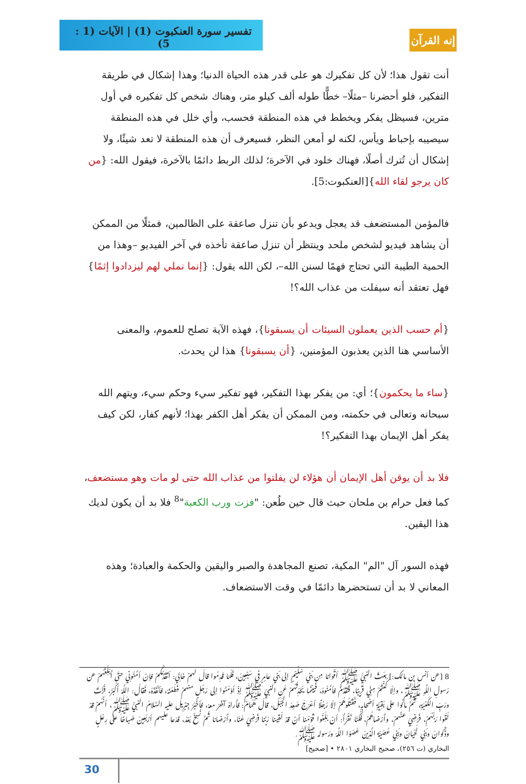تفسير سورة العنكبوت (1) | الآيات (1 : 5)
إنه القرآن
أنت تقول هذا؛ لأن كل تفكيرك هو على قدر هذه الحياة الدنيا؛ وهذا إشكال في طريقة التفكير، فلو أحضرنا –مثلًا– خطًّا طوله ألف كيلو متر، وهناك شخص كل تفكيره في أول مترين، فسيظل يفكر ويخطط في هذه المنطقة فحسب، وأي خلل في هذه المنطقة سيصيبه بإحباط ويأس، لكنه لو أمعن النظر، فسيعرف أن هذه المنطقة لا تعد شيئًا، ولا إشكال أن تُترك أصلًا، فهناك خلود في الآخرة؛ لذلك الربط دائمًا بالآخرة، فيقول الله: {من كان يرجو لقاء الله}[العنكبوت:5].
فالمؤمن المستضعف قد يعجل ويدعو بأن تنزل صاعقة على الظالمين، فمثلًا من الممكن أن يشاهد فيديو لشخص ملحد وينتظر أن تنزل صاعقة تأخذه في آخر الفيديو –وهذا من الحمية الطيبة التي تحتاج فهمًا لسنن الله–، لكن الله يقول: {إنما نملي لهم ليزدادوا إثمًا} فهل تعتقد أنه سيفلت من عذاب الله؟!
{أم حسب الذين يعملون السيئات أن يسبقونا}، فهذه الآية تصلح للعموم، والمعنى الأساسي هنا الذين يعذبون المؤمنين، {أن يسبقونا} هذا لن يحدث.
{ساء ما يحكمون}؛ أي: من يفكر بهذا التفكير، فهو تفكير سيء وحكم سيء، ويتهم الله سبحانه وتعالى في حكمته، ومن الممكن أن يفكر أهل الكفر بهذا؛ لأنهم كفار، لكن كيف يفكر أهل الإيمان بهذا التفكير؟!
فلا بد أن يوقن أهل الإيمان أن هؤلاء لن يفلتوا من عذاب الله حتى لو مات وهو مستضعف، كما فعل حرام بن ملحان حيث قال حين طُعن: "فزت ورب الكعبة"<sup>8</sup> فلا بد أن يكون لديك هذا اليقين.
فهذه السور آل "الم" المكية، تصنع المجاهدة والصبر واليقين والحكمة والعبادة؛ وهذه المعاني لا بد أن تستحضرها دائمًا في وقت الاستضعاف.
8 [عن أنس بن مالك:] بعَثَ النبيُّ ﷺ أقْوامًا مِن بَني سُلَيْمٍ إلى بَني عامِرٍ في سَبْعِينَ، فَلَمّا قَدِمُوا قالَ لهمْ خالِي: أتَقَدَّمُكُمْ فإنْ أمَّنُونِي حتّى أُبَلِّغَهُمْ عن رَسولِ اللَّهِ ﷺ، وإلّا كُنْتُمْ مِنِّي قَرِيبًا، فَتَقَدَّمَ فأمَّنُوهُ، فَبيْنَما يُحَدِّثُهُمْ عَنِ النبيِّ ﷺ إذْ أوْمَئُوا إلى رَجُلٍ منهمْ فَطَعَنَهُ، فأنْفَذَهُ، فَقالَ: اللَّهُ أكْبَرُ، فُزْتُ ورَبِّ الكَعْبَةِ، ثُمَّ مالُوا على بَقِيَّةِ أصْحابِهِ، فَقَتَلُوهُمْ إلّا رَجُلًا أعْرَجَ صَعِدَ الجَبَلَ، قالَ هَمّامٌ: فأُراهُ آخَرَ معهُ، فأخْبَرَ جِبْرِيلُ عليه السَّلامُ النبيَّ ﷺ، أنَّهُمْ قدْ لَقُوا رَبَّهُمْ، فَرَضِيَ عنْهمْ، وأَرْضاهُمْ، فَكُنّا نَقْرَأُ: أنْ بَلِّغُوا قَوْمَنا أنْ قدْ لَقِينا رَبَّنا فَرَضِيَ عَنّا، وأَرْضانا ثُمَّ نُسِخَ بَعْدُ، فَدَعا عليهم أرْبَعِينَ صَباحًا على رِعْلٍ وذَكْوانَ وبَنِي لَحْيانَ وبَنِي عُصَيَّةَ الَّذِينَ عَصَوُا اللَّهَ ورَسوله ﷺ.
البخاري (ت ٢٥٦)، صحيح البخاري ٢٨٠١ • [صحيح]
30